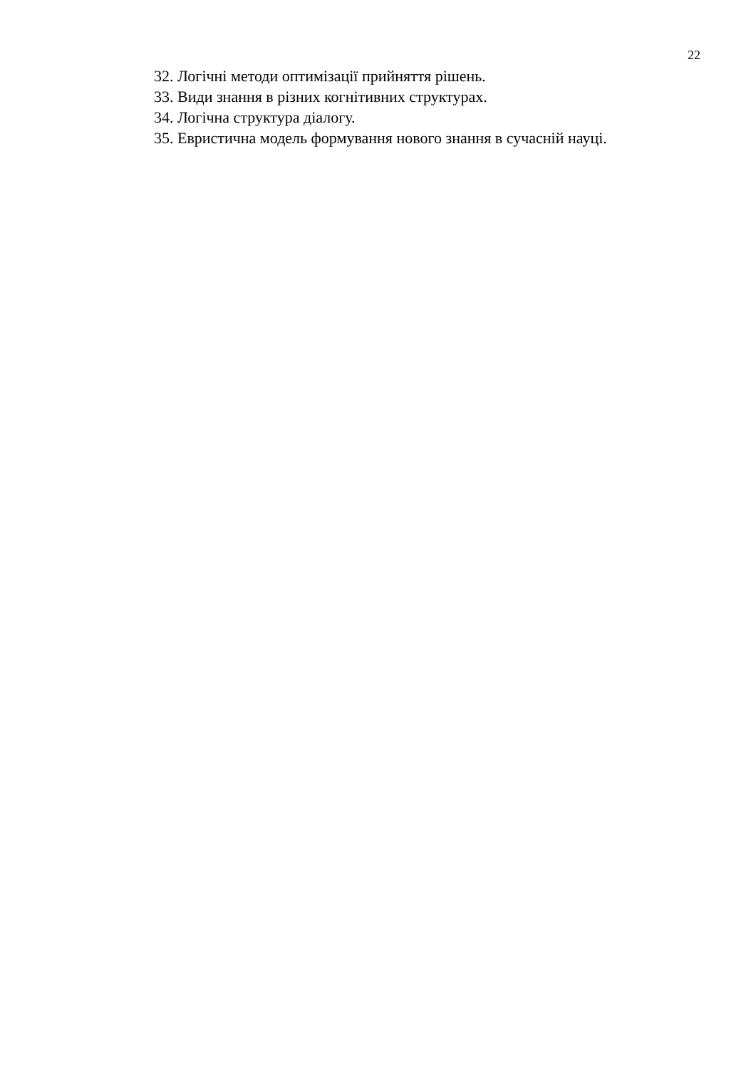22
32. Логічні методи оптимізації прийняття рішень.
33. Види знання в різних когнітивних структурах.
34. Логічна структура діалогу.
35. Евристична модель формування нового знання в сучасній науці.